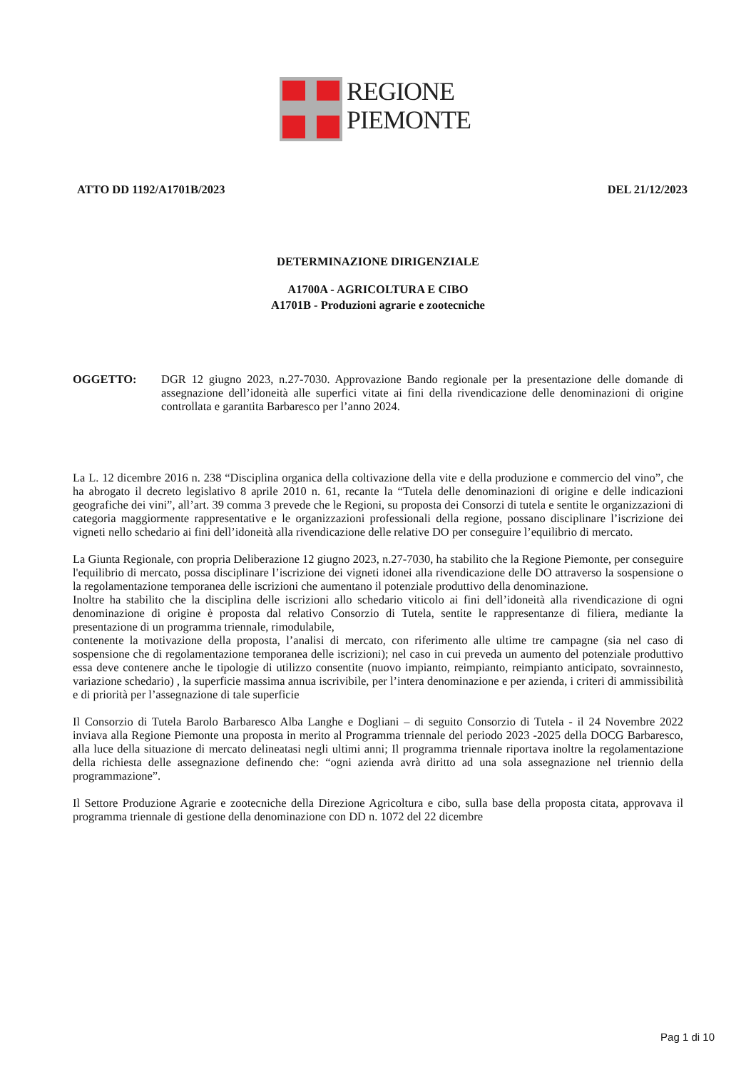REGIONE
PIEMONTE
ATTO DD 1192/A1701B/2023 DEL 21/12/2023
DETERMINAZIONE DIRIGENZIALE
A1700A - AGRICOLTURA E CIBO
A1701B - Produzioni agrarie e zootecniche
OGGETTO: DGR 12 giugno 2023, n.27-7030. Approvazione Bando regionale per la presentazione delle domande di assegnazione dell’idoneità alle superfici vitate ai fini della rivendicazione delle denominazioni di origine controllata e garantita Barbaresco per l’anno 2024.
La L. 12 dicembre 2016 n. 238 “Disciplina organica della coltivazione della vite e della produzione e commercio del vino”, che ha abrogato il decreto legislativo 8 aprile 2010 n. 61, recante la “Tutela delle denominazioni di origine e delle indicazioni geografiche dei vini”, all’art. 39 comma 3 prevede che le Regioni, su proposta dei Consorzi di tutela e sentite le organizzazioni di categoria maggiormente rappresentative e le organizzazioni professionali della regione, possano disciplinare l’iscrizione dei vigneti nello schedario ai fini dell’idoneità alla rivendicazione delle relative DO per conseguire l’equilibrio di mercato.
La Giunta Regionale, con propria Deliberazione 12 giugno 2023, n.27-7030, ha stabilito che la Regione Piemonte, per conseguire l'equilibrio di mercato, possa disciplinare l’iscrizione dei vigneti idonei alla rivendicazione delle DO attraverso la sospensione o la regolamentazione temporanea delle iscrizioni che aumentano il potenziale produttivo della denominazione.
Inoltre ha stabilito che la disciplina delle iscrizioni allo schedario viticolo ai fini dell’idoneità alla rivendicazione di ogni denominazione di origine è proposta dal relativo Consorzio di Tutela, sentite le rappresentanze di filiera, mediante la presentazione di un programma triennale, rimodulabile,
contenente la motivazione della proposta, l’analisi di mercato, con riferimento alle ultime tre campagne (sia nel caso di sospensione che di regolamentazione temporanea delle iscrizioni); nel caso in cui preveda un aumento del potenziale produttivo essa deve contenere anche le tipologie di utilizzo consentite (nuovo impianto, reimpianto, reimpianto anticipato, sovrainnesto, variazione schedario) , la superficie massima annua iscrivibile, per l’intera denominazione e per azienda, i criteri di ammissibilità e di priorità per l’assegnazione di tale superficie
Il Consorzio di Tutela Barolo Barbaresco Alba Langhe e Dogliani – di seguito Consorzio di Tutela - il 24 Novembre 2022 inviava alla Regione Piemonte una proposta in merito al Programma triennale del periodo 2023 -2025 della DOCG Barbaresco, alla luce della situazione di mercato delineatasi negli ultimi anni; Il programma triennale riportava inoltre la regolamentazione della richiesta delle assegnazione definendo che: “ogni azienda avrà diritto ad una sola assegnazione nel triennio della programmazione”.
Il Settore Produzione Agrarie e zootecniche della Direzione Agricoltura e cibo, sulla base della proposta citata, approvava il programma triennale di gestione della denominazione con DD n. 1072 del 22 dicembre
Pag 1 di 10